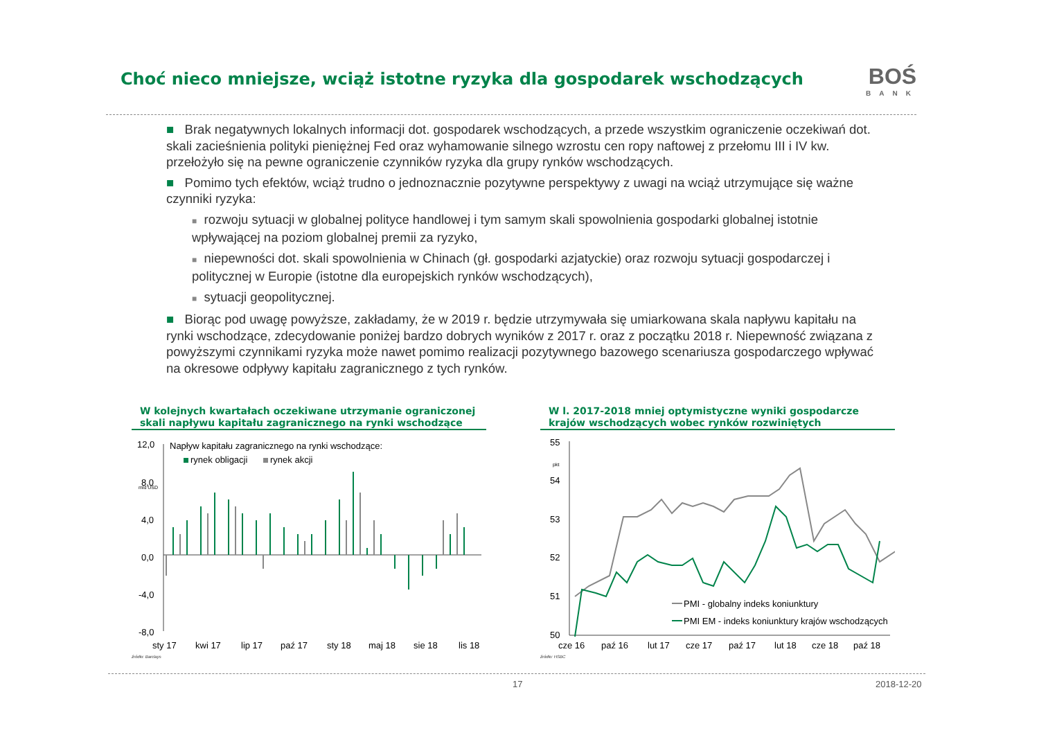Choć nieco mniejsze, wciąż istotne ryzyka dla gospodarek wschodzących
BOŚ
BANK
■ Brak negatywnych lokalnych informacji dot. gospodarek wschodzących, a przede wszystkim ograniczenie oczekiwań dot. skali zacieśnienia polityki pieniężnej Fed oraz wyhamowanie silnego wzrostu cen ropy naftowej z przełomu III i IV kw. przełożyło się na pewne ograniczenie czynników ryzyka dla grupy rynków wschodzących.
■ Pomimo tych efektów, wciąż trudno o jednoznacznie pozytywne perspektywy z uwagi na wciąż utrzymujące się ważne czynniki ryzyka:
■ rozwoju sytuacji w globalnej polityce handlowej i tym samym skali spowolnienia gospodarki globalnej istotnie wpływającej na poziom globalnej premii za ryzyko,
■ niepewności dot. skali spowolnienia w Chinach (gł. gospodarki azjatyckie) oraz rozwoju sytuacji gospodarczej i politycznej w Europie (istotne dla europejskich rynków wschodzących),
■ sytuacji geopolitycznej.
■ Biorąc pod uwagę powyższe, zakładamy, że w 2019 r. będzie utrzymywała się umiarkowana skala napływu kapitału na rynki wschodzące, zdecydowanie poniżej bardzo dobrych wyników z 2017 r. oraz z początku 2018 r. Niepewność związana z powyższymi czynnikami ryzyka może nawet pomimo realizacji pozytywnego bazowego scenariusza gospodarczego wpływać na okresowe odpływy kapitału zagranicznego z tych rynków.
W kolejnych kwartałach oczekiwane utrzymanie ograniczonej skali napływu kapitału zagranicznego na rynki wschodzące
12,0
mld USD
8,0
4,0
0,0
-4,0
-8,0
Napływ kapitału zagranicznego na rynki wschodzące:
rynek obligacji
rynek akcji
sty 17
kwi 17
lip 17
paź 17
sty 18
maj 18
sie 18
lis 18
źródło: Barclays
W l. 2017-2018 mniej optymistyczne wyniki gospodarcze krajów wschodzących wobec rynków rozwiniętych
55
pkt
54
53
52
51
50
PMI - globalny indeks koniunktury
PMI EM - indeks koniunktury krajów wschodzących
cze 16
paź 16
lut 17
cze 17
paź 17
lut 18
cze 18
paź 18
źródło: HSBC
17 2018-12-20